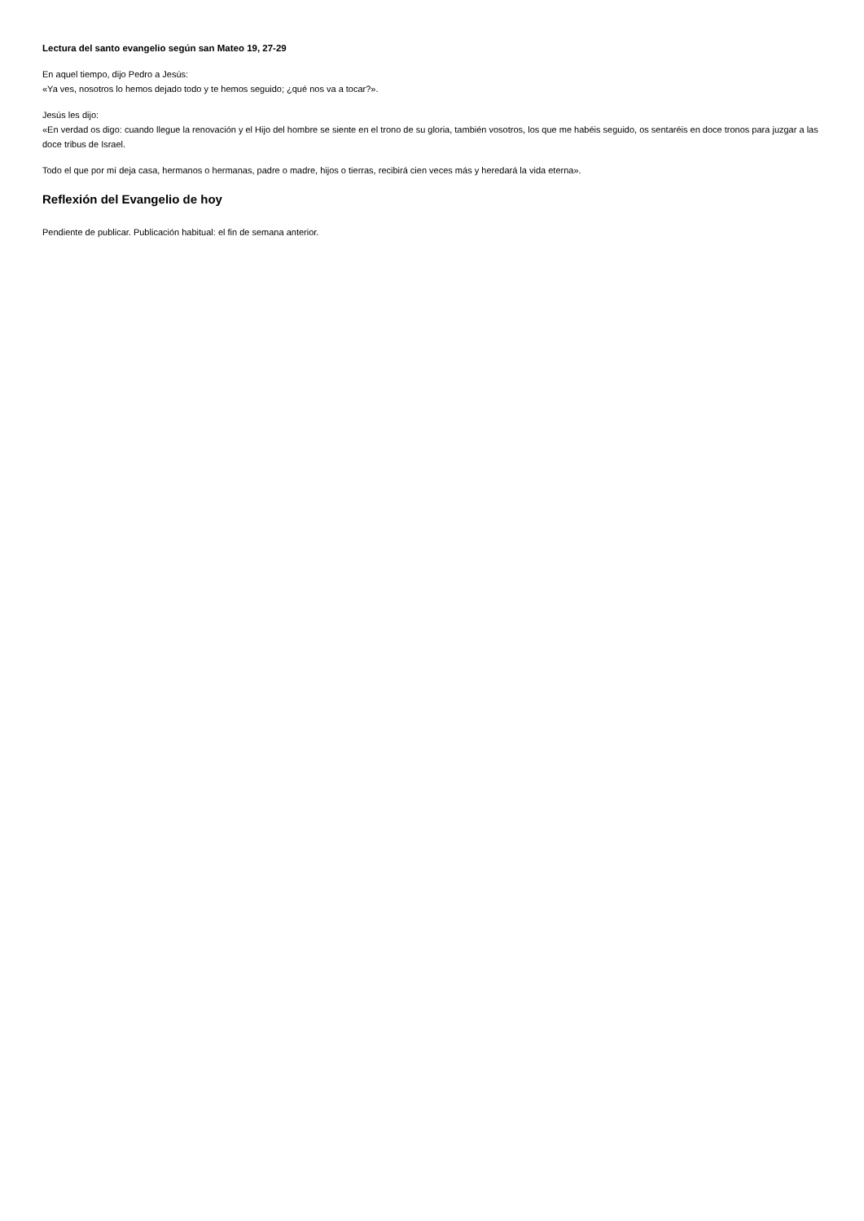Lectura del santo evangelio según san Mateo 19, 27-29
En aquel tiempo, dijo Pedro a Jesús:
«Ya ves, nosotros lo hemos dejado todo y te hemos seguido; ¿qué nos va a tocar?».
Jesús les dijo:
«En verdad os digo: cuando llegue la renovación y el Hijo del hombre se siente en el trono de su gloria, también vosotros, los que me habéis seguido, os sentaréis en doce tronos para juzgar a las doce tribus de Israel.
Todo el que por mí deja casa, hermanos o hermanas, padre o madre, hijos o tierras, recibirá cien veces más y heredará la vida eterna».
Reflexión del Evangelio de hoy
Pendiente de publicar. Publicación habitual: el fin de semana anterior.